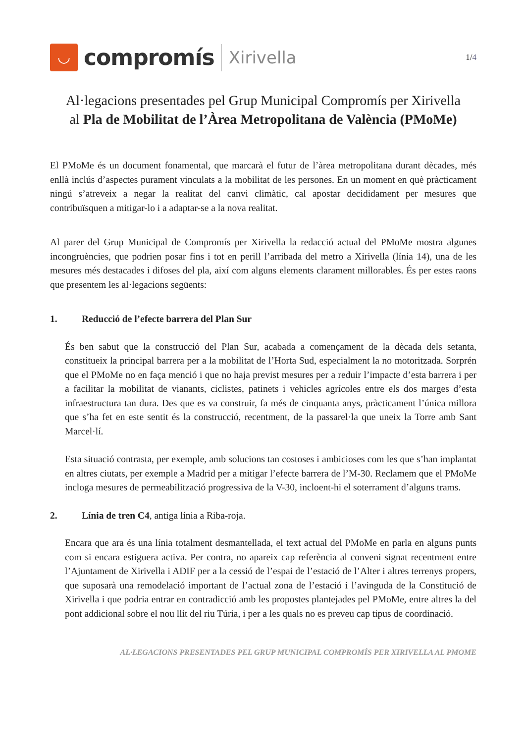◡
compromís
Xirivella
1/4
Al·legacions presentades pel Grup Municipal Compromís per Xirivella
al Pla de Mobilitat de l’Àrea Metropolitana de València (PMoMe)
El PMoMe és un document fonamental, que marcarà el futur de l’àrea metropolitana durant dècades, més enllà inclús d’aspectes purament vinculats a la mobilitat de les persones. En un moment en què pràcticament ningú s’atreveix a negar la realitat del canvi climàtic, cal apostar decididament per mesures que contribuïsquen a mitigar-lo i a adaptar-se a la nova realitat.
Al parer del Grup Municipal de Compromís per Xirivella la redacció actual del PMoMe mostra algunes incongruències, que podrien posar fins i tot en perill l’arribada del metro a Xirivella (línia 14), una de les mesures més destacades i difoses del pla, així com alguns elements clarament millorables. És per estes raons que presentem les al·legacions següents:
1. Reducció de l’efecte barrera del Plan Sur
És ben sabut que la construcció del Plan Sur, acabada a començament de la dècada dels setanta, constitueix la principal barrera per a la mobilitat de l’Horta Sud, especialment la no motoritzada. Sorprén que el PMoMe no en faça menció i que no haja previst mesures per a reduir l’impacte d’esta barrera i per a facilitar la mobilitat de vianants, ciclistes, patinets i vehicles agrícoles entre els dos marges d’esta infraestructura tan dura. Des que es va construir, fa més de cinquanta anys, pràcticament l’única millora que s’ha fet en este sentit és la construcció, recentment, de la passarel·la que uneix la Torre amb Sant Marcel·lí.
Esta situació contrasta, per exemple, amb solucions tan costoses i ambicioses com les que s’han implantat en altres ciutats, per exemple a Madrid per a mitigar l’efecte barrera de l’M-30. Reclamem que el PMoMe incloga mesures de permeabilització progressiva de la V-30, incloent-hi el soterrament d’alguns trams.
2. Línia de tren C4, antiga línia a Riba-roja.
Encara que ara és una línia totalment desmantellada, el text actual del PMoMe en parla en alguns punts com si encara estiguera activa. Per contra, no apareix cap referència al conveni signat recentment entre l’Ajuntament de Xirivella i ADIF per a la cessió de l’espai de l’estació de l’Alter i altres terrenys propers, que suposarà una remodelació important de l’actual zona de l’estació i l’avinguda de la Constitució de Xirivella i que podria entrar en contradicció amb les propostes plantejades pel PMoMe, entre altres la del pont addicional sobre el nou llit del riu Túria, i per a les quals no es preveu cap tipus de coordinació.
AL·LEGACIONS PRESENTADES PEL GRUP MUNICIPAL COMPROMÍS PER XIRIVELLA AL PMOME